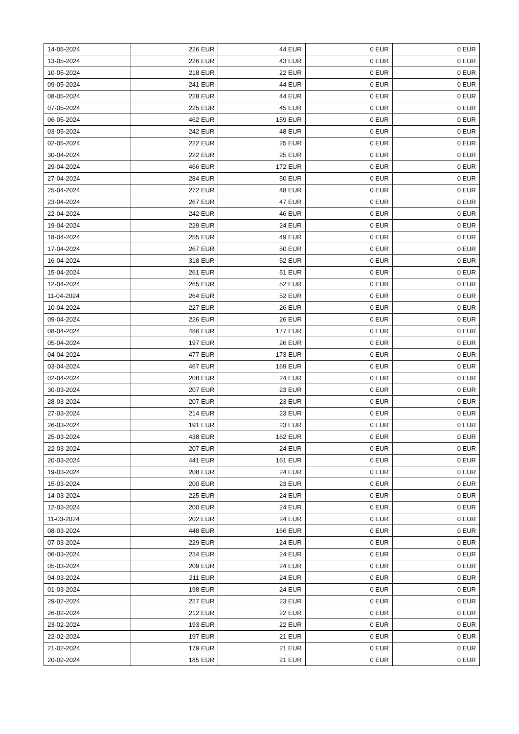| 14-05-2024 | 226 EUR | 44 EUR | 0 EUR | 0 EUR |
| 13-05-2024 | 226 EUR | 43 EUR | 0 EUR | 0 EUR |
| 10-05-2024 | 218 EUR | 22 EUR | 0 EUR | 0 EUR |
| 09-05-2024 | 241 EUR | 44 EUR | 0 EUR | 0 EUR |
| 08-05-2024 | 228 EUR | 44 EUR | 0 EUR | 0 EUR |
| 07-05-2024 | 225 EUR | 45 EUR | 0 EUR | 0 EUR |
| 06-05-2024 | 462 EUR | 159 EUR | 0 EUR | 0 EUR |
| 03-05-2024 | 242 EUR | 48 EUR | 0 EUR | 0 EUR |
| 02-05-2024 | 222 EUR | 25 EUR | 0 EUR | 0 EUR |
| 30-04-2024 | 222 EUR | 25 EUR | 0 EUR | 0 EUR |
| 29-04-2024 | 466 EUR | 172 EUR | 0 EUR | 0 EUR |
| 27-04-2024 | 284 EUR | 50 EUR | 0 EUR | 0 EUR |
| 25-04-2024 | 272 EUR | 48 EUR | 0 EUR | 0 EUR |
| 23-04-2024 | 267 EUR | 47 EUR | 0 EUR | 0 EUR |
| 22-04-2024 | 242 EUR | 46 EUR | 0 EUR | 0 EUR |
| 19-04-2024 | 229 EUR | 24 EUR | 0 EUR | 0 EUR |
| 18-04-2024 | 255 EUR | 49 EUR | 0 EUR | 0 EUR |
| 17-04-2024 | 267 EUR | 50 EUR | 0 EUR | 0 EUR |
| 16-04-2024 | 318 EUR | 52 EUR | 0 EUR | 0 EUR |
| 15-04-2024 | 261 EUR | 51 EUR | 0 EUR | 0 EUR |
| 12-04-2024 | 265 EUR | 52 EUR | 0 EUR | 0 EUR |
| 11-04-2024 | 264 EUR | 52 EUR | 0 EUR | 0 EUR |
| 10-04-2024 | 227 EUR | 26 EUR | 0 EUR | 0 EUR |
| 09-04-2024 | 226 EUR | 26 EUR | 0 EUR | 0 EUR |
| 08-04-2024 | 486 EUR | 177 EUR | 0 EUR | 0 EUR |
| 05-04-2024 | 197 EUR | 26 EUR | 0 EUR | 0 EUR |
| 04-04-2024 | 477 EUR | 173 EUR | 0 EUR | 0 EUR |
| 03-04-2024 | 467 EUR | 169 EUR | 0 EUR | 0 EUR |
| 02-04-2024 | 208 EUR | 24 EUR | 0 EUR | 0 EUR |
| 30-03-2024 | 207 EUR | 23 EUR | 0 EUR | 0 EUR |
| 28-03-2024 | 207 EUR | 23 EUR | 0 EUR | 0 EUR |
| 27-03-2024 | 214 EUR | 23 EUR | 0 EUR | 0 EUR |
| 26-03-2024 | 191 EUR | 23 EUR | 0 EUR | 0 EUR |
| 25-03-2024 | 438 EUR | 162 EUR | 0 EUR | 0 EUR |
| 22-03-2024 | 207 EUR | 24 EUR | 0 EUR | 0 EUR |
| 20-03-2024 | 441 EUR | 161 EUR | 0 EUR | 0 EUR |
| 19-03-2024 | 208 EUR | 24 EUR | 0 EUR | 0 EUR |
| 15-03-2024 | 200 EUR | 23 EUR | 0 EUR | 0 EUR |
| 14-03-2024 | 225 EUR | 24 EUR | 0 EUR | 0 EUR |
| 12-03-2024 | 200 EUR | 24 EUR | 0 EUR | 0 EUR |
| 11-03-2024 | 202 EUR | 24 EUR | 0 EUR | 0 EUR |
| 08-03-2024 | 448 EUR | 166 EUR | 0 EUR | 0 EUR |
| 07-03-2024 | 229 EUR | 24 EUR | 0 EUR | 0 EUR |
| 06-03-2024 | 234 EUR | 24 EUR | 0 EUR | 0 EUR |
| 05-03-2024 | 209 EUR | 24 EUR | 0 EUR | 0 EUR |
| 04-03-2024 | 211 EUR | 24 EUR | 0 EUR | 0 EUR |
| 01-03-2024 | 198 EUR | 24 EUR | 0 EUR | 0 EUR |
| 29-02-2024 | 227 EUR | 23 EUR | 0 EUR | 0 EUR |
| 26-02-2024 | 212 EUR | 22 EUR | 0 EUR | 0 EUR |
| 23-02-2024 | 193 EUR | 22 EUR | 0 EUR | 0 EUR |
| 22-02-2024 | 197 EUR | 21 EUR | 0 EUR | 0 EUR |
| 21-02-2024 | 179 EUR | 21 EUR | 0 EUR | 0 EUR |
| 20-02-2024 | 185 EUR | 21 EUR | 0 EUR | 0 EUR |